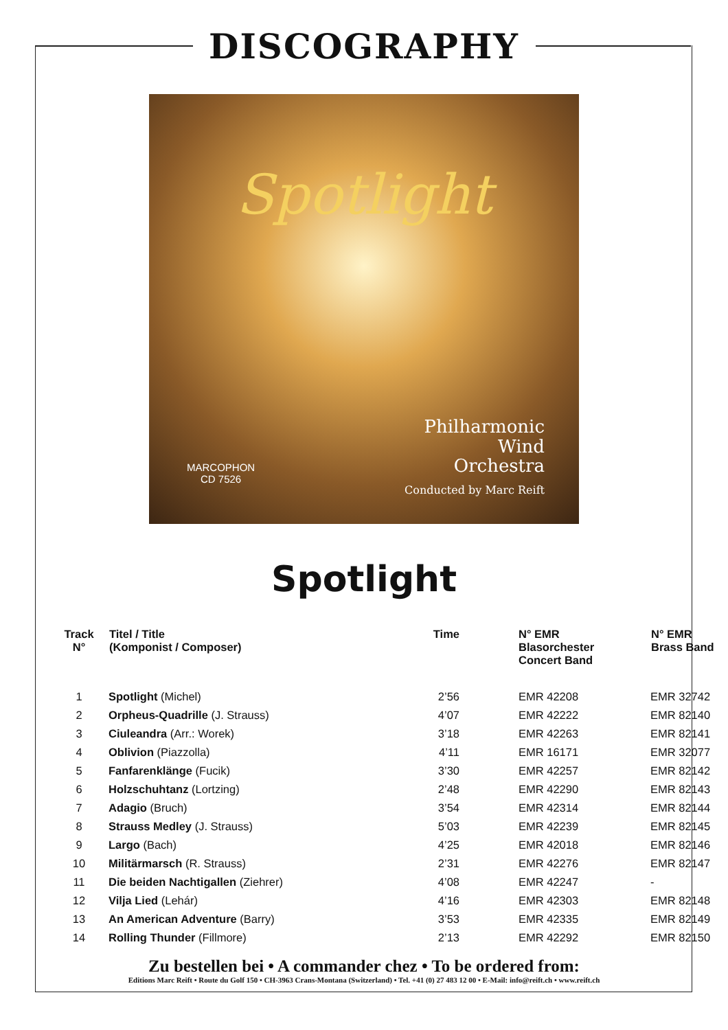DISCOGRAPHY
Spotlight
MARCOPHON
CD 7526
Philharmonic
Wind
Orchestra
Conducted by Marc Reift
Spotlight
| Track N° | Titel / Title (Komponist / Composer) | Time | N° EMR Blasorchester Concert Band | N° EMR Brass Band |
| --- | --- | --- | --- | --- |
| 1 | Spotlight (Michel) | 2’56 | EMR 42208 | EMR 32742 |
| 2 | Orpheus-Quadrille (J. Strauss) | 4’07 | EMR 42222 | EMR 82140 |
| 3 | Ciuleandra (Arr.: Worek) | 3’18 | EMR 42263 | EMR 82141 |
| 4 | Oblivion (Piazzolla) | 4’11 | EMR 16171 | EMR 32077 |
| 5 | Fanfarenklänge (Fucik) | 3’30 | EMR 42257 | EMR 82142 |
| 6 | Holzschuhtanz (Lortzing) | 2’48 | EMR 42290 | EMR 82143 |
| 7 | Adagio (Bruch) | 3’54 | EMR 42314 | EMR 82144 |
| 8 | Strauss Medley (J. Strauss) | 5’03 | EMR 42239 | EMR 82145 |
| 9 | Largo (Bach) | 4’25 | EMR 42018 | EMR 82146 |
| 10 | Militärmarsch (R. Strauss) | 2’31 | EMR 42276 | EMR 82147 |
| 11 | Die beiden Nachtigallen (Ziehrer) | 4’08 | EMR 42247 | - |
| 12 | Vilja Lied (Lehár) | 4’16 | EMR 42303 | EMR 82148 |
| 13 | An American Adventure (Barry) | 3’53 | EMR 42335 | EMR 82149 |
| 14 | Rolling Thunder (Fillmore) | 2’13 | EMR 42292 | EMR 82150 |
Zu bestellen bei • A commander chez • To be ordered from:
Editions Marc Reift • Route du Golf 150 • CH-3963 Crans-Montana (Switzerland) • Tel. +41 (0) 27 483 12 00 • E-Mail: info@reift.ch • www.reift.ch